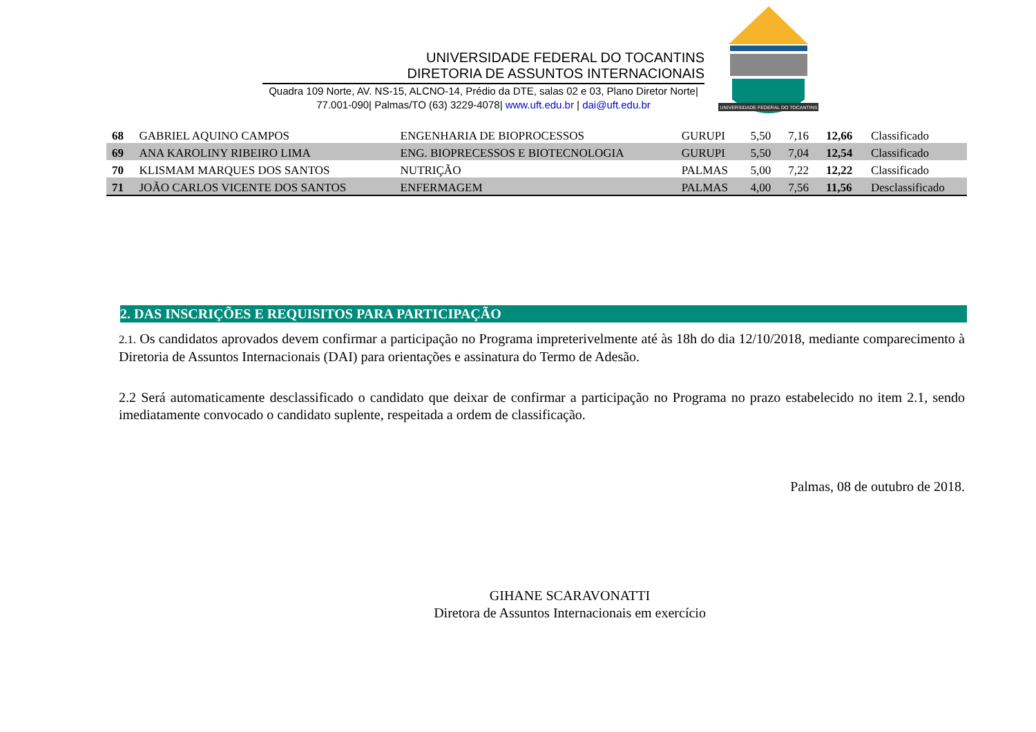UNIVERSIDADE FEDERAL DO TOCANTINS
DIRETORIA DE ASSUNTOS INTERNACIONAIS
Quadra 109 Norte, AV. NS-15, ALCNO-14, Prédio da DTE, salas 02 e 03, Plano Diretor Norte|
77.001-090| Palmas/TO (63) 3229-4078| www.uft.edu.br | dai@uft.edu.br
UNIVERSIDADE FEDERAL DO TOCANTINS
| 68 | GABRIEL AQUINO CAMPOS | ENGENHARIA DE BIOPROCESSOS | GURUPI | 5,50 | 7,16 | 12,66 | Classificado |
| 69 | ANA KAROLINY RIBEIRO LIMA | ENG. BIOPRECESSOS E BIOTECNOLOGIA | GURUPI | 5,50 | 7,04 | 12,54 | Classificado |
| 70 | KLISMAM MARQUES DOS SANTOS | NUTRIÇÃO | PALMAS | 5,00 | 7,22 | 12,22 | Classificado |
| 71 | JOÃO CARLOS VICENTE DOS SANTOS | ENFERMAGEM | PALMAS | 4,00 | 7,56 | 11,56 | Desclassificado |
2. DAS INSCRIÇÕES E REQUISITOS PARA PARTICIPAÇÃO
2.1. Os candidatos aprovados devem confirmar a participação no Programa impreterivelmente até às 18h do dia 12/10/2018, mediante comparecimento à Diretoria de Assuntos Internacionais (DAI) para orientações e assinatura do Termo de Adesão.
2.2 Será automaticamente desclassificado o candidato que deixar de confirmar a participação no Programa no prazo estabelecido no item 2.1, sendo imediatamente convocado o candidato suplente, respeitada a ordem de classificação.
Palmas, 08 de outubro de 2018.
GIHANE SCARAVONATTI
Diretora de Assuntos Internacionais em exercício